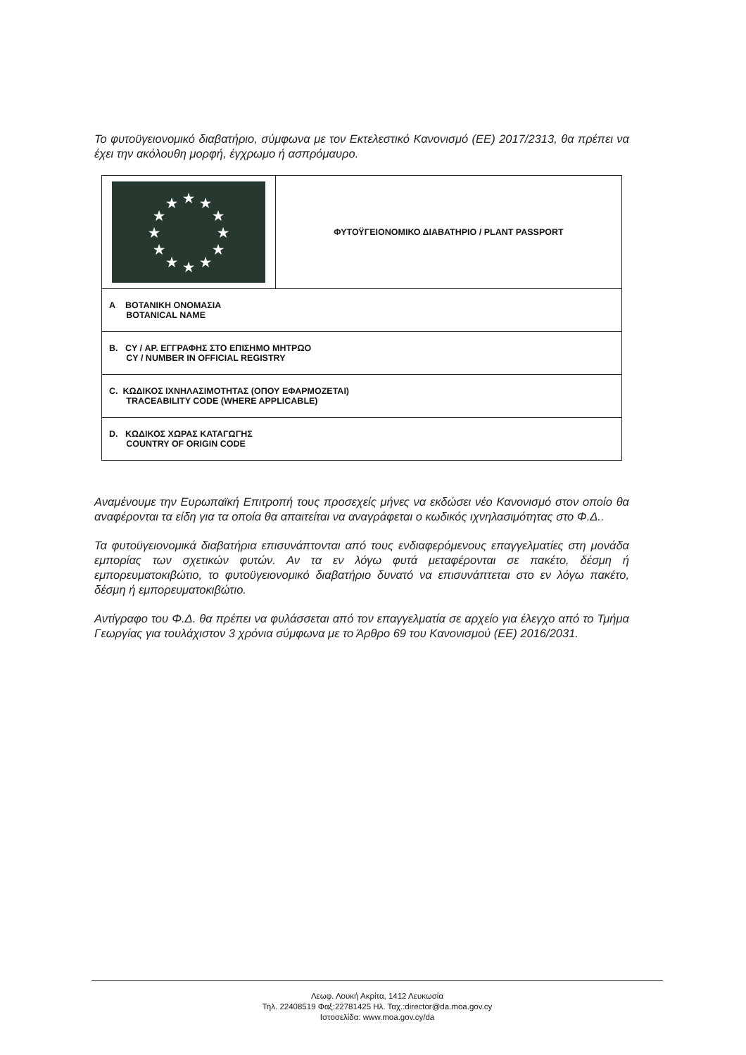Το φυτοϋγειονομικό διαβατήριο, σύμφωνα με τον Εκτελεστικό Κανονισμό (ΕΕ) 2017/2313, θα πρέπει να έχει την ακόλουθη μορφή, έγχρωμο ή ασπρόμαυρο.
| ★ ★ ★ ★ ★ ★ ★ ★ ★ ★ ★ ★ | ΦΥΤΟΫΓΕΙΟΝΟΜΙΚΟ ΔΙΑΒΑΤΗΡΙΟ / PLANT PASSPORT |
| A ΒΟΤΑΝΙΚΗ ΟΝΟΜΑΣΙΑ BOTANICAL NAME | |
| B. CY / ΑΡ. ΕΓΓΡΑΦΗΣ ΣΤΟ ΕΠΙΣΗΜΟ ΜΗΤΡΩΟ CY / NUMBER IN OFFICIAL REGISTRY | |
| C. ΚΩΔΙΚΟΣ ΙΧΝΗΛΑΣΙΜΟΤΗΤΑΣ (ΟΠΟΥ ΕΦΑΡΜΟΖΕΤΑΙ) TRACEABILITY CODE (WHERE APPLICABLE) | |
| D. ΚΩΔΙΚΟΣ ΧΩΡΑΣ ΚΑΤΑΓΩΓΗΣ COUNTRY OF ORIGIN CODE | |
Αναμένουμε την Ευρωπαϊκή Επιτροπή τους προσεχείς μήνες να εκδώσει νέο Κανονισμό στον οποίο θα αναφέρονται τα είδη για τα οποία θα απαιτείται να αναγράφεται ο κωδικός ιχνηλασιμότητας στο Φ.Δ..
Τα φυτοϋγειονομικά διαβατήρια επισυνάπτονται από τους ενδιαφερόμενους επαγγελματίες στη μονάδα εμπορίας των σχετικών φυτών. Αν τα εν λόγω φυτά μεταφέρονται σε πακέτο, δέσμη ή εμπορευματοκιβώτιο, το φυτοϋγειονομικό διαβατήριο δυνατό να επισυνάπτεται στο εν λόγω πακέτο, δέσμη ή εμπορευματοκιβώτιο.
Αντίγραφο του Φ.Δ. θα πρέπει να φυλάσσεται από τον επαγγελματία σε αρχείο για έλεγχο από το Τμήμα Γεωργίας για τουλάχιστον 3 χρόνια σύμφωνα με το Άρθρο 69 του Κανονισμού (ΕΕ) 2016/2031.
Λεωφ. Λουκή Ακρίτα, 1412 Λευκωσία
Τηλ. 22408519 Φαξ:22781425 Ηλ. Ταχ.:director@da.moa.gov.cy
Ιστοσελίδα: www.moa.gov.cy/da